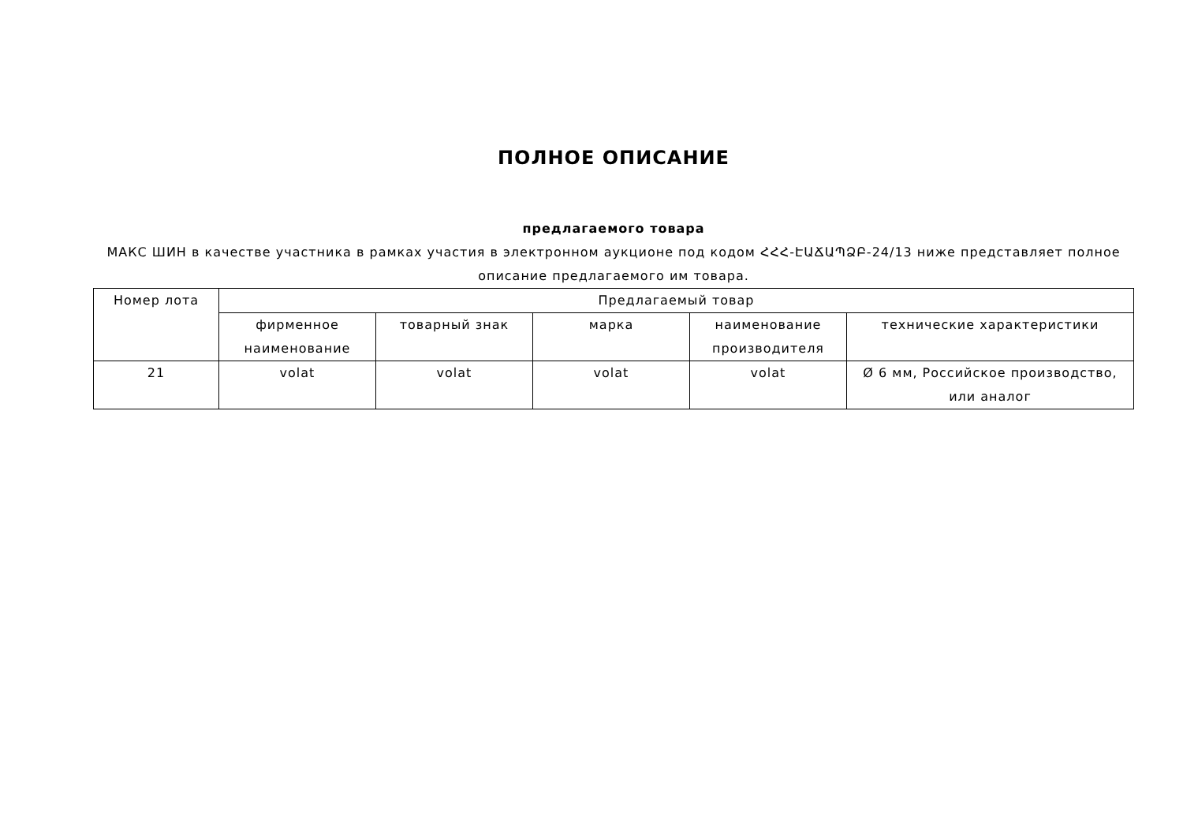ПОЛНОЕ ОПИСАНИЕ
предлагаемого товара
МАКС ШИН в качестве участника в рамках участия в электронном аукционе под кодом ՀՀՀ-ԷԱՃԱՊՁԲ-24/13 ниже представляет полное описание предлагаемого им товара.
| Номер лота | Предлагаемый товар | | | | |
| --- | --- | --- | --- | --- | --- |
| | фирменное наименование | товарный знак | марка | наименование производителя | технические характеристики |
| 21 | volat | volat | volat | volat | Ø 6 мм, Российское производство, или аналог |